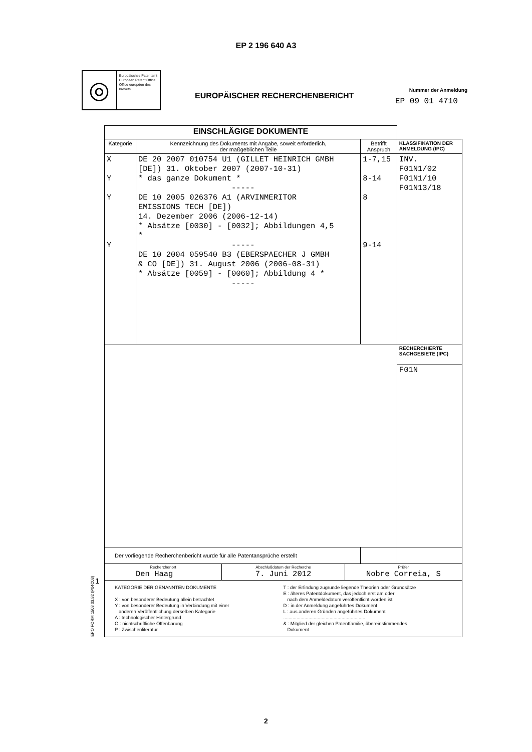EP 2 196 640 A3
◎
Europäisches Patentamt
European Patent Office
Office européen des brevets
EUROPÄISCHER RECHERCHENBERICHT
Nummer der Anmeldung
EP 09 01 4710
| EINSCHLÄGIGE DOKUMENTE | | | |
| Kategorie | Kennzeichnung des Dokuments mit Angabe, soweit erforderlich, der maßgeblichen Teile | Betrifft Anspruch | KLASSIFIKATION DER ANMELDUNG (IPC) |
| X Y Y Y | DE 20 2007 010754 U1 (GILLET HEINRICH GMBH [DE]) 31. Oktober 2007 (2007-10-31) * das ganze Dokument * ----- DE 10 2005 026376 A1 (ARVINMERITOR EMISSIONS TECH [DE]) 14. Dezember 2006 (2006-12-14) * Absätze [0030] - [0032]; Abbildungen 4,5 * ----- DE 10 2004 059540 B3 (EBERSPAECHER J GMBH & CO [DE]) 31. August 2006 (2006-08-31) * Absätze [0059] - [0060]; Abbildung 4 * ----- | 1-7,15 8-14 8 9-14 | INV. F01N1/02 F01N1/10 F01N13/18 |
| | | | RECHERCHIERTE SACHGEBIETE (IPC) |
| | | | F01N |
| Der vorliegende Recherchenbericht wurde für alle Patentansprüche erstellt | | | |
| Recherchenort Den Haag Abschlußdatum der Recherche 7. Juni 2012 Prüfer Nobre Correia, S | | | |
| KATEGORIE DER GENANNTEN DOKUMENTE X : von besonderer Bedeutung allein betrachtet Y : von besonderer Bedeutung in Verbindung mit einer anderen Veröffentlichung derselben Kategorie A : technologischer Hintergrund O : nichtschriftliche Offenbarung P : Zwischenliteratur T : der Erfindung zugrunde liegende Theorien oder Grundsätze E : älteres Patentdokument, das jedoch erst am oder nach dem Anmeldedatum veröffentlicht worden ist D : in der Anmeldung angeführtes Dokument L : aus anderen Gründen angeführtes Dokument .............................................................. & : Mitglied der gleichen Patentfamilie, übereinstimmendes Dokument | | | |
1
EPO FORM 1503 03.82 (P04C03)
2